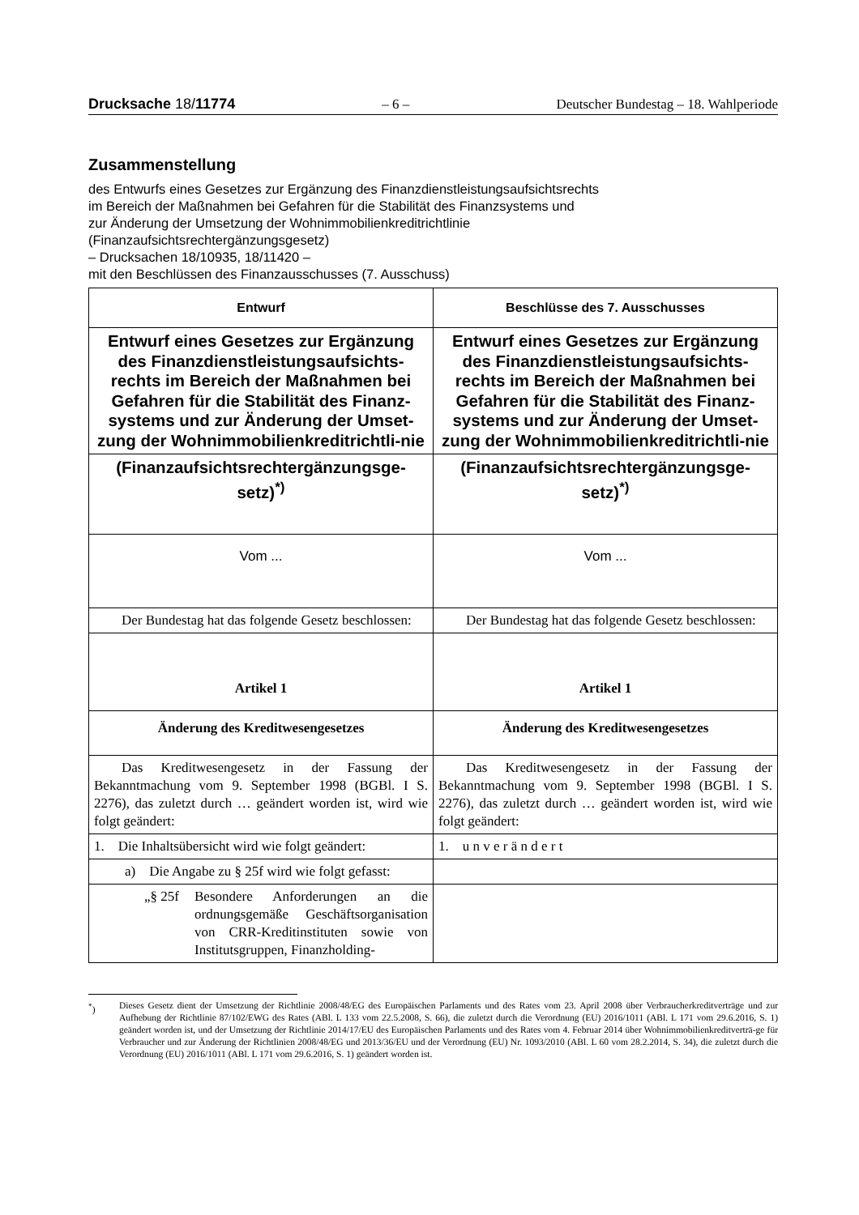Drucksache 18/11774 – 6 – Deutscher Bundestag – 18. Wahlperiode
Zusammenstellung
des Entwurfs eines Gesetzes zur Ergänzung des Finanzdienstleistungsaufsichtsrechts
im Bereich der Maßnahmen bei Gefahren für die Stabilität des Finanzsystems und
zur Änderung der Umsetzung der Wohnimmobilienkreditrichtlinie
(Finanzaufsichtsrechtergänzungsgesetz)
– Drucksachen 18/10935, 18/11420 –
mit den Beschlüssen des Finanzausschusses (7. Ausschuss)
| Entwurf | Beschlüsse des 7. Ausschusses |
| --- | --- |
| Entwurf eines Gesetzes zur Ergänzung des Finanzdienstleistungsaufsichts-rechts im Bereich der Maßnahmen bei Gefahren für die Stabilität des Finanz-systems und zur Änderung der Umset-zung der Wohnimmobilienkreditrichtli-nie | Entwurf eines Gesetzes zur Ergänzung des Finanzdienstleistungsaufsichts-rechts im Bereich der Maßnahmen bei Gefahren für die Stabilität des Finanz-systems und zur Änderung der Umset-zung der Wohnimmobilienkreditrichtli-nie |
| (Finanzaufsichtsrechtergänzungsge-setz)<sup>*)</sup> | (Finanzaufsichtsrechtergänzungsge-setz)<sup>*)</sup> |
| Vom ... | Vom ... |
| Der Bundestag hat das folgende Gesetz beschlossen: | Der Bundestag hat das folgende Gesetz beschlossen: |
| Artikel 1 | Artikel 1 |
| Änderung des Kreditwesengesetzes | Änderung des Kreditwesengesetzes |
| Das Kreditwesengesetz in der Fassung der Bekanntmachung vom 9. September 1998 (BGBl. I S. 2276), das zuletzt durch … geändert worden ist, wird wie folgt geändert: | Das Kreditwesengesetz in der Fassung der Bekanntmachung vom 9. September 1998 (BGBl. I S. 2276), das zuletzt durch … geändert worden ist, wird wie folgt geändert: |
| 1. Die Inhaltsübersicht wird wie folgt geändert: | 1. u n v e r ä n d e r t |
| a) Die Angabe zu § 25f wird wie folgt gefasst: | |
| „§ 25f Besondere Anforderungen an die ordnungsgemäße Geschäftsorganisation von CRR-Kreditinstituten sowie von Institutsgruppen, Finanzholding- | |
<sup>*</sup>) Dieses Gesetz dient der Umsetzung der Richtlinie 2008/48/EG des Europäischen Parlaments und des Rates vom 23. April 2008 über Verbraucherkreditverträge und zur Aufhebung der Richtlinie 87/102/EWG des Rates (ABl. L 133 vom 22.5.2008, S. 66), die zuletzt durch die Verordnung (EU) 2016/1011 (ABl. L 171 vom 29.6.2016, S. 1) geändert worden ist, und der Umsetzung der Richtlinie 2014/17/EU des Europäischen Parlaments und des Rates vom 4. Februar 2014 über Wohnimmobilienkreditverträ-ge für Verbraucher und zur Änderung der Richtlinien 2008/48/EG und 2013/36/EU und der Verordnung (EU) Nr. 1093/2010 (ABl. L 60 vom 28.2.2014, S. 34), die zuletzt durch die Verordnung (EU) 2016/1011 (ABl. L 171 vom 29.6.2016, S. 1) geändert worden ist.